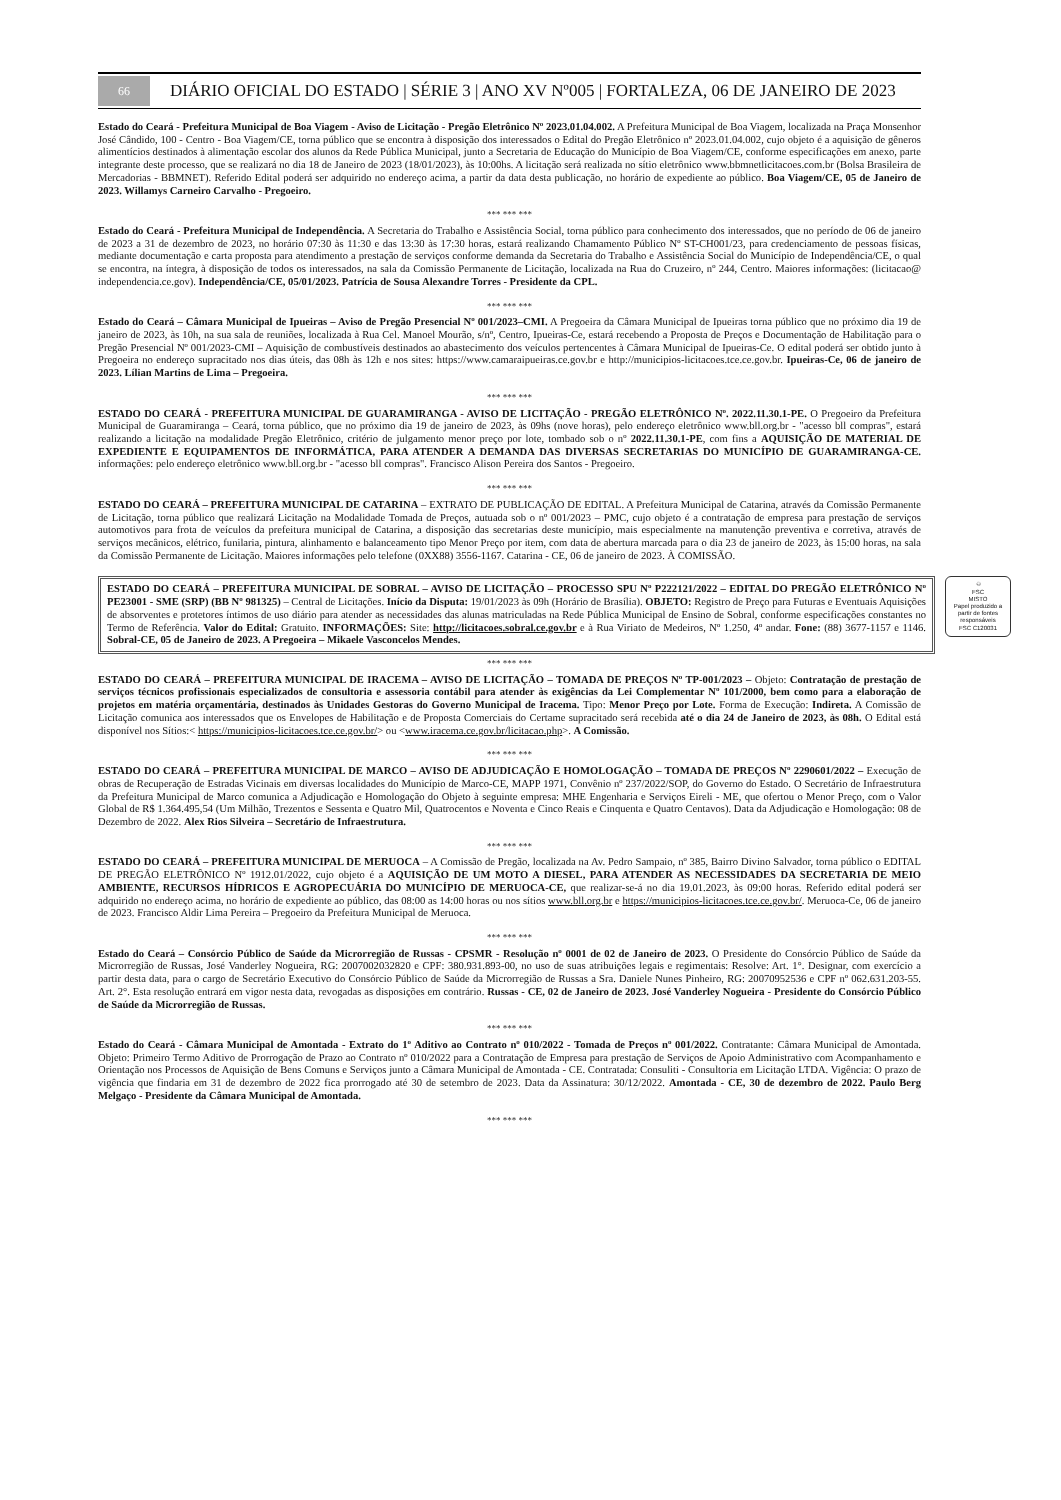66
DIÁRIO OFICIAL DO ESTADO | SÉRIE 3 | ANO XV Nº005 | FORTALEZA, 06 DE JANEIRO DE 2023
Estado do Ceará - Prefeitura Municipal de Boa Viagem - Aviso de Licitação - Pregão Eletrônico Nº 2023.01.04.002. A Prefeitura Municipal de Boa Viagem, localizada na Praça Monsenhor José Cândido, 100 - Centro - Boa Viagem/CE, torna público que se encontra à disposição dos interessados o Edital do Pregão Eletrônico nº 2023.01.04.002, cujo objeto é a aquisição de gêneros alimentícios destinados à alimentação escolar dos alunos da Rede Pública Municipal, junto a Secretaria de Educação do Município de Boa Viagem/CE, conforme especificações em anexo, parte integrante deste processo, que se realizará no dia 18 de Janeiro de 2023 (18/01/2023), às 10:00hs. A licitação será realizada no sítio eletrônico www.bbmnetlicitacoes.com.br (Bolsa Brasileira de Mercadorias - BBMNET). Referido Edital poderá ser adquirido no endereço acima, a partir da data desta publicação, no horário de expediente ao público. Boa Viagem/CE, 05 de Janeiro de 2023. Willamys Carneiro Carvalho - Pregoeiro.
*** *** ***
Estado do Ceará - Prefeitura Municipal de Independência. A Secretaria do Trabalho e Assistência Social, torna público para conhecimento dos interessados, que no período de 06 de janeiro de 2023 a 31 de dezembro de 2023, no horário 07:30 às 11:30 e das 13:30 às 17:30 horas, estará realizando Chamamento Público Nº ST-CH001/23, para credenciamento de pessoas físicas, mediante documentação e carta proposta para atendimento a prestação de serviços conforme demanda da Secretaria do Trabalho e Assistência Social do Município de Independência/CE, o qual se encontra, na íntegra, à disposição de todos os interessados, na sala da Comissão Permanente de Licitação, localizada na Rua do Cruzeiro, nº 244, Centro. Maiores informações: (licitacao@ independencia.ce.gov). Independência/CE, 05/01/2023. Patrícia de Sousa Alexandre Torres - Presidente da CPL.
*** *** ***
Estado do Ceará – Câmara Municipal de Ipueiras – Aviso de Pregão Presencial Nº 001/2023–CMI. A Pregoeira da Câmara Municipal de Ipueiras torna público que no próximo dia 19 de janeiro de 2023, às 10h, na sua sala de reuniões, localizada à Rua Cel. Manoel Mourão, s/nº, Centro, Ipueiras-Ce, estará recebendo a Proposta de Preços e Documentação de Habilitação para o Pregão Presencial Nº 001/2023-CMI – Aquisição de combustíveis destinados ao abastecimento dos veículos pertencentes à Câmara Municipal de Ipueiras-Ce. O edital poderá ser obtido junto à Pregoeira no endereço supracitado nos dias úteis, das 08h às 12h e nos sites: https://www.camaraipueiras.ce.gov.br e http://municipios-licitacoes.tce.ce.gov.br. Ipueiras-Ce, 06 de janeiro de 2023. Lílian Martins de Lima – Pregoeira.
*** *** ***
ESTADO DO CEARÁ - PREFEITURA MUNICIPAL DE GUARAMIRANGA - AVISO DE LICITAÇÃO - PREGÃO ELETRÔNICO Nº. 2022.11.30.1-PE. O Pregoeiro da Prefeitura Municipal de Guaramiranga – Ceará, torna público, que no próximo dia 19 de janeiro de 2023, às 09hs (nove horas), pelo endereço eletrônico www.bll.org.br - "acesso bll compras", estará realizando a licitação na modalidade Pregão Eletrônico, critério de julgamento menor preço por lote, tombado sob o nº 2022.11.30.1-PE, com fins a AQUISIÇÃO DE MATERIAL DE EXPEDIENTE E EQUIPAMENTOS DE INFORMÁTICA, PARA ATENDER A DEMANDA DAS DIVERSAS SECRETARIAS DO MUNICÍPIO DE GUARAMIRANGA-CE. informações: pelo endereço eletrônico www.bll.org.br - "acesso bll compras". Francisco Alison Pereira dos Santos - Pregoeiro.
*** *** ***
ESTADO DO CEARÁ – PREFEITURA MUNICIPAL DE CATARINA – EXTRATO DE PUBLICAÇÃO DE EDITAL. A Prefeitura Municipal de Catarina, através da Comissão Permanente de Licitação, torna público que realizará Licitação na Modalidade Tomada de Preços, autuada sob o nº 001/2023 – PMC, cujo objeto é a contratação de empresa para prestação de serviços automotivos para frota de veículos da prefeitura municipal de Catarina, a disposição das secretarias deste município, mais especialmente na manutenção preventiva e corretiva, através de serviços mecânicos, elétrico, funilaria, pintura, alinhamento e balanceamento tipo Menor Preço por item, com data de abertura marcada para o dia 23 de janeiro de 2023, às 15:00 horas, na sala da Comissão Permanente de Licitação. Maiores informações pelo telefone (0XX88) 3556-1167. Catarina - CE, 06 de janeiro de 2023. À COMISSÃO.
ESTADO DO CEARÁ – PREFEITURA MUNICIPAL DE SOBRAL – AVISO DE LICITAÇÃO – PROCESSO SPU Nº P222121/2022 – EDITAL DO PREGÃO ELETRÔNICO Nº PE23001 - SME (SRP) (BB Nº 981325) – Central de Licitações. Início da Disputa: 19/01/2023 às 09h (Horário de Brasília). OBJETO: Registro de Preço para Futuras e Eventuais Aquisições de absorventes e protetores íntimos de uso diário para atender as necessidades das alunas matriculadas na Rede Pública Municipal de Ensino de Sobral, conforme especificações constantes no Termo de Referência. Valor do Edital: Gratuito. INFORMAÇÕES: Site: http://licitacoes.sobral.ce.gov.br e à Rua Viriato de Medeiros, Nº 1.250, 4º andar. Fone: (88) 3677-1157 e 1146. Sobral-CE, 05 de Janeiro de 2023. A Pregoeira – Mikaele Vasconcelos Mendes.
♲
FSC
MISTO
Papel produzido a partir de fontes responsáveis
FSC C120031
*** *** ***
ESTADO DO CEARÁ – PREFEITURA MUNICIPAL DE IRACEMA – AVISO DE LICITAÇÃO – TOMADA DE PREÇOS Nº TP-001/2023 – Objeto: Contratação de prestação de serviços técnicos profissionais especializados de consultoria e assessoria contábil para atender às exigências da Lei Complementar Nº 101/2000, bem como para a elaboração de projetos em matéria orçamentária, destinados às Unidades Gestoras do Governo Municipal de Iracema. Tipo: Menor Preço por Lote. Forma de Execução: Indireta. A Comissão de Licitação comunica aos interessados que os Envelopes de Habilitação e de Proposta Comerciais do Certame supracitado será recebida até o dia 24 de Janeiro de 2023, às 08h. O Edital está disponível nos Sítios:< https://municipios-licitacoes.tce.ce.gov.br/> ou <www.iracema.ce.gov.br/licitacao.php>. A Comissão.
*** *** ***
ESTADO DO CEARÁ – PREFEITURA MUNICIPAL DE MARCO – AVISO DE ADJUDICAÇÃO E HOMOLOGAÇÃO – TOMADA DE PREÇOS Nº 2290601/2022 – Execução de obras de Recuperação de Estradas Vicinais em diversas localidades do Município de Marco-CE, MAPP 1971, Convênio nº 237/2022/SOP, do Governo do Estado. O Secretário de Infraestrutura da Prefeitura Municipal de Marco comunica a Adjudicação e Homologação do Objeto à seguinte empresa: MHE Engenharia e Serviços Eireli - ME, que ofertou o Menor Preço, com o Valor Global de R$ 1.364.495,54 (Um Milhão, Trezentos e Sessenta e Quatro Mil, Quatrocentos e Noventa e Cinco Reais e Cinquenta e Quatro Centavos). Data da Adjudicação e Homologação: 08 de Dezembro de 2022. Alex Rios Silveira – Secretário de Infraestrutura.
*** *** ***
ESTADO DO CEARÁ – PREFEITURA MUNICIPAL DE MERUOCA – A Comissão de Pregão, localizada na Av. Pedro Sampaio, nº 385, Bairro Divino Salvador, torna público o EDITAL DE PREGÃO ELETRÔNICO Nº 1912.01/2022, cujo objeto é a AQUISIÇÃO DE UM MOTO A DIESEL, PARA ATENDER AS NECESSIDADES DA SECRETARIA DE MEIO AMBIENTE, RECURSOS HÍDRICOS E AGROPECUÁRIA DO MUNICÍPIO DE MERUOCA-CE, que realizar-se-á no dia 19.01.2023, às 09:00 horas. Referido edital poderá ser adquirido no endereço acima, no horário de expediente ao público, das 08:00 as 14:00 horas ou nos sítios www.bll.org.br e https://municipios-licitacoes.tce.ce.gov.br/. Meruoca-Ce, 06 de janeiro de 2023. Francisco Aldir Lima Pereira – Pregoeiro da Prefeitura Municipal de Meruoca.
*** *** ***
Estado do Ceará – Consórcio Público de Saúde da Microrregião de Russas - CPSMR - Resolução nº 0001 de 02 de Janeiro de 2023. O Presidente do Consórcio Público de Saúde da Microrregião de Russas, José Vanderley Nogueira, RG: 2007002032820 e CPF: 380.931.893-00, no uso de suas atribuições legais e regimentais: Resolve: Art. 1°. Designar, com exercício a partir desta data, para o cargo de Secretário Executivo do Consórcio Público de Saúde da Microrregião de Russas a Sra. Daniele Nunes Pinheiro, RG: 20070952536 e CPF nº 062.631.203-55. Art. 2°. Esta resolução entrará em vigor nesta data, revogadas as disposições em contrário. Russas - CE, 02 de Janeiro de 2023. José Vanderley Nogueira - Presidente do Consórcio Público de Saúde da Microrregião de Russas.
*** *** ***
Estado do Ceará - Câmara Municipal de Amontada - Extrato do 1º Aditivo ao Contrato nº 010/2022 - Tomada de Preços nº 001/2022. Contratante: Câmara Municipal de Amontada. Objeto: Primeiro Termo Aditivo de Prorrogação de Prazo ao Contrato nº 010/2022 para a Contratação de Empresa para prestação de Serviços de Apoio Administrativo com Acompanhamento e Orientação nos Processos de Aquisição de Bens Comuns e Serviços junto a Câmara Municipal de Amontada - CE. Contratada: Consuliti - Consultoria em Licitação LTDA. Vigência: O prazo de vigência que findaria em 31 de dezembro de 2022 fica prorrogado até 30 de setembro de 2023. Data da Assinatura: 30/12/2022. Amontada - CE, 30 de dezembro de 2022. Paulo Berg Melgaço - Presidente da Câmara Municipal de Amontada.
*** *** ***